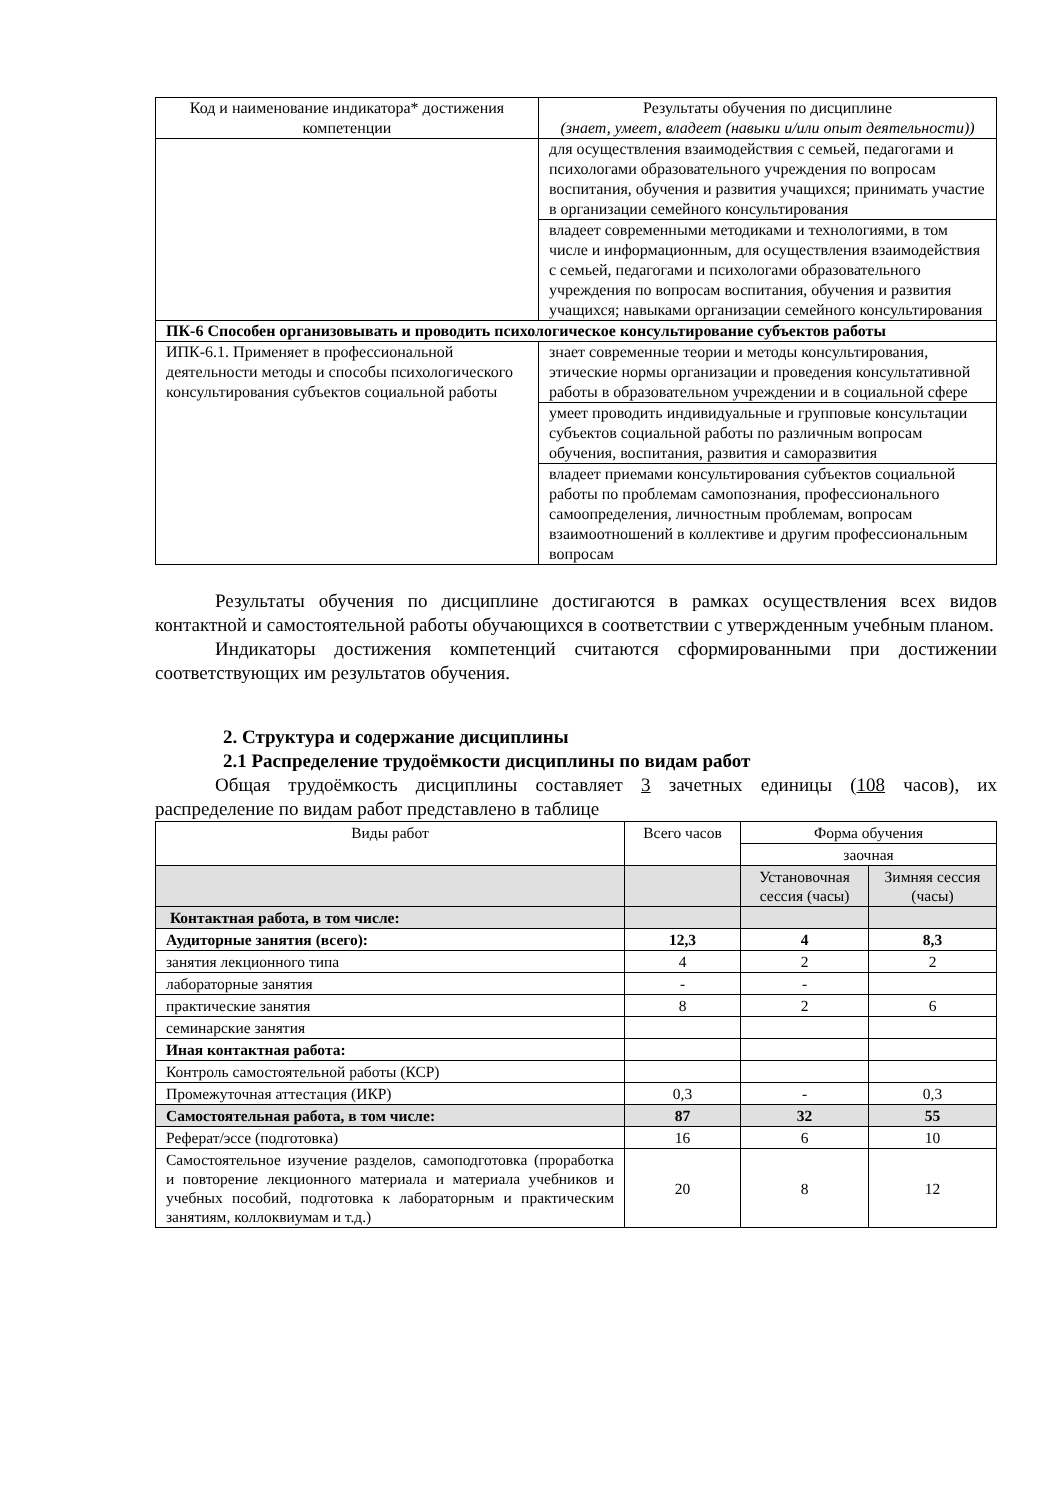| Код и наименование индикатора* достижения компетенции | Результаты обучения по дисциплине (знает, умеет, владеет (навыки и/или опыт деятельности)) |
| --- | --- |
| | для осуществления взаимодействия с семьей, педагогами и психологами образовательного учреждения по вопросам воспитания, обучения и развития учащихся; принимать участие в организации семейного консультирования |
| | владеет современными методиками и технологиями, в том числе и информационным, для осуществления взаимодействия с семьей, педагогами и психологами образовательного учреждения по вопросам воспитания, обучения и развития учащихся; навыками организации семейного консультирования |
| ПК-6 Способен организовывать и проводить психологическое консультирование субъектов работы | |
| ИПК-6.1. Применяет в профессиональной деятельности методы и способы психологического консультирования субъектов социальной работы | знает современные теории и методы консультирования, этические нормы организации и проведения консультативной работы в образовательном учреждении и в социальной сфере |
| | умеет проводить индивидуальные и групповые консультации субъектов социальной работы по различным вопросам обучения, воспитания, развития и саморазвития |
| | владеет приемами консультирования субъектов социальной работы по проблемам самопознания, профессионального самоопределения, личностным проблемам, вопросам взаимоотношений в коллективе и другим профессиональным вопросам |
Результаты обучения по дисциплине достигаются в рамках осуществления всех видов контактной и самостоятельной работы обучающихся в соответствии с утвержденным учебным планом.
Индикаторы достижения компетенций считаются сформированными при достижении соответствующих им результатов обучения.
2. Структура и содержание дисциплины
2.1 Распределение трудоёмкости дисциплины по видам работ
Общая трудоёмкость дисциплины составляет 3 зачетных единицы (108 часов), их распределение по видам работ представлено в таблице
| Виды работ | Всего часов | Форма обучения | |
| --- | --- | --- | --- |
| | | заочная | |
| | | Установочная сессия (часы) | Зимняя сессия (часы) |
| Контактная работа, в том числе: | | | |
| Аудиторные занятия (всего): | 12,3 | 4 | 8,3 |
| занятия лекционного типа | 4 | 2 | 2 |
| лабораторные занятия | - | - | |
| практические занятия | 8 | 2 | 6 |
| семинарские занятия | | | |
| Иная контактная работа: | | | |
| Контроль самостоятельной работы (КСР) | | | |
| Промежуточная аттестация (ИКР) | 0,3 | - | 0,3 |
| Самостоятельная работа, в том числе: | 87 | 32 | 55 |
| Реферат/эссе (подготовка) | 16 | 6 | 10 |
| Самостоятельное изучение разделов, самоподготовка (проработка и повторение лекционного материала и материала учебников и учебных пособий, подготовка к лабораторным и практическим занятиям, коллоквиумам и т.д.) | 20 | 8 | 12 |